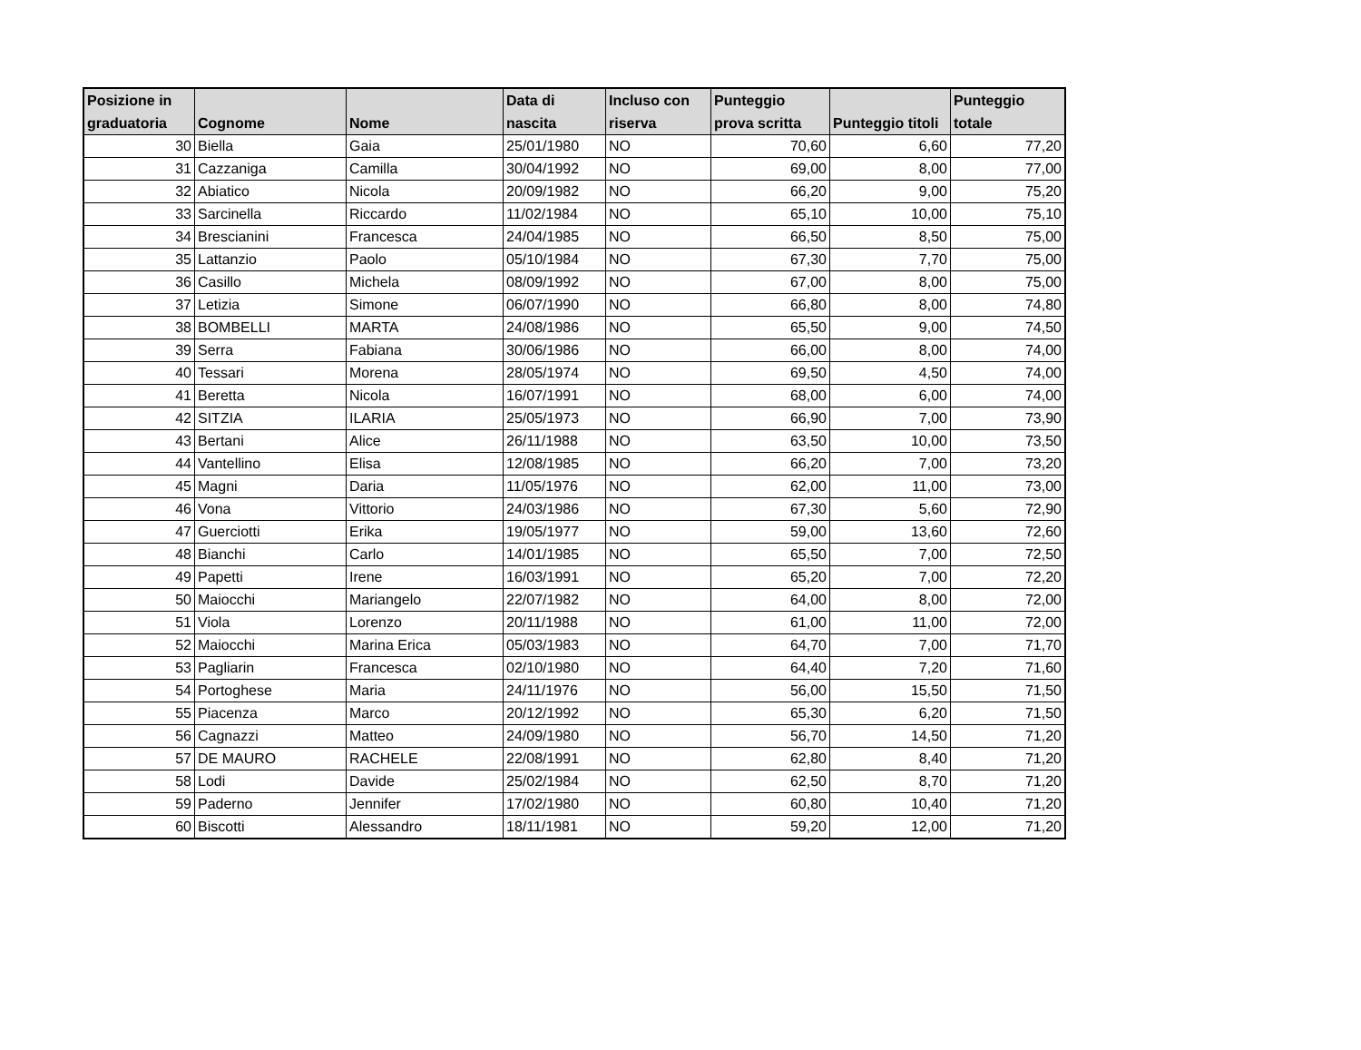| Posizione in graduatoria | Cognome | Nome | Data di nascita | Incluso con riserva | Punteggio prova scritta | Punteggio titoli | Punteggio totale |
| --- | --- | --- | --- | --- | --- | --- | --- |
| 30 | Biella | Gaia | 25/01/1980 | NO | 70,60 | 6,60 | 77,20 |
| 31 | Cazzaniga | Camilla | 30/04/1992 | NO | 69,00 | 8,00 | 77,00 |
| 32 | Abiatico | Nicola | 20/09/1982 | NO | 66,20 | 9,00 | 75,20 |
| 33 | Sarcinella | Riccardo | 11/02/1984 | NO | 65,10 | 10,00 | 75,10 |
| 34 | Brescianini | Francesca | 24/04/1985 | NO | 66,50 | 8,50 | 75,00 |
| 35 | Lattanzio | Paolo | 05/10/1984 | NO | 67,30 | 7,70 | 75,00 |
| 36 | Casillo | Michela | 08/09/1992 | NO | 67,00 | 8,00 | 75,00 |
| 37 | Letizia | Simone | 06/07/1990 | NO | 66,80 | 8,00 | 74,80 |
| 38 | BOMBELLI | MARTA | 24/08/1986 | NO | 65,50 | 9,00 | 74,50 |
| 39 | Serra | Fabiana | 30/06/1986 | NO | 66,00 | 8,00 | 74,00 |
| 40 | Tessari | Morena | 28/05/1974 | NO | 69,50 | 4,50 | 74,00 |
| 41 | Beretta | Nicola | 16/07/1991 | NO | 68,00 | 6,00 | 74,00 |
| 42 | SITZIA | ILARIA | 25/05/1973 | NO | 66,90 | 7,00 | 73,90 |
| 43 | Bertani | Alice | 26/11/1988 | NO | 63,50 | 10,00 | 73,50 |
| 44 | Vantellino | Elisa | 12/08/1985 | NO | 66,20 | 7,00 | 73,20 |
| 45 | Magni | Daria | 11/05/1976 | NO | 62,00 | 11,00 | 73,00 |
| 46 | Vona | Vittorio | 24/03/1986 | NO | 67,30 | 5,60 | 72,90 |
| 47 | Guerciotti | Erika | 19/05/1977 | NO | 59,00 | 13,60 | 72,60 |
| 48 | Bianchi | Carlo | 14/01/1985 | NO | 65,50 | 7,00 | 72,50 |
| 49 | Papetti | Irene | 16/03/1991 | NO | 65,20 | 7,00 | 72,20 |
| 50 | Maiocchi | Mariangelo | 22/07/1982 | NO | 64,00 | 8,00 | 72,00 |
| 51 | Viola | Lorenzo | 20/11/1988 | NO | 61,00 | 11,00 | 72,00 |
| 52 | Maiocchi | Marina Erica | 05/03/1983 | NO | 64,70 | 7,00 | 71,70 |
| 53 | Pagliarin | Francesca | 02/10/1980 | NO | 64,40 | 7,20 | 71,60 |
| 54 | Portoghese | Maria | 24/11/1976 | NO | 56,00 | 15,50 | 71,50 |
| 55 | Piacenza | Marco | 20/12/1992 | NO | 65,30 | 6,20 | 71,50 |
| 56 | Cagnazzi | Matteo | 24/09/1980 | NO | 56,70 | 14,50 | 71,20 |
| 57 | DE MAURO | RACHELE | 22/08/1991 | NO | 62,80 | 8,40 | 71,20 |
| 58 | Lodi | Davide | 25/02/1984 | NO | 62,50 | 8,70 | 71,20 |
| 59 | Paderno | Jennifer | 17/02/1980 | NO | 60,80 | 10,40 | 71,20 |
| 60 | Biscotti | Alessandro | 18/11/1981 | NO | 59,20 | 12,00 | 71,20 |